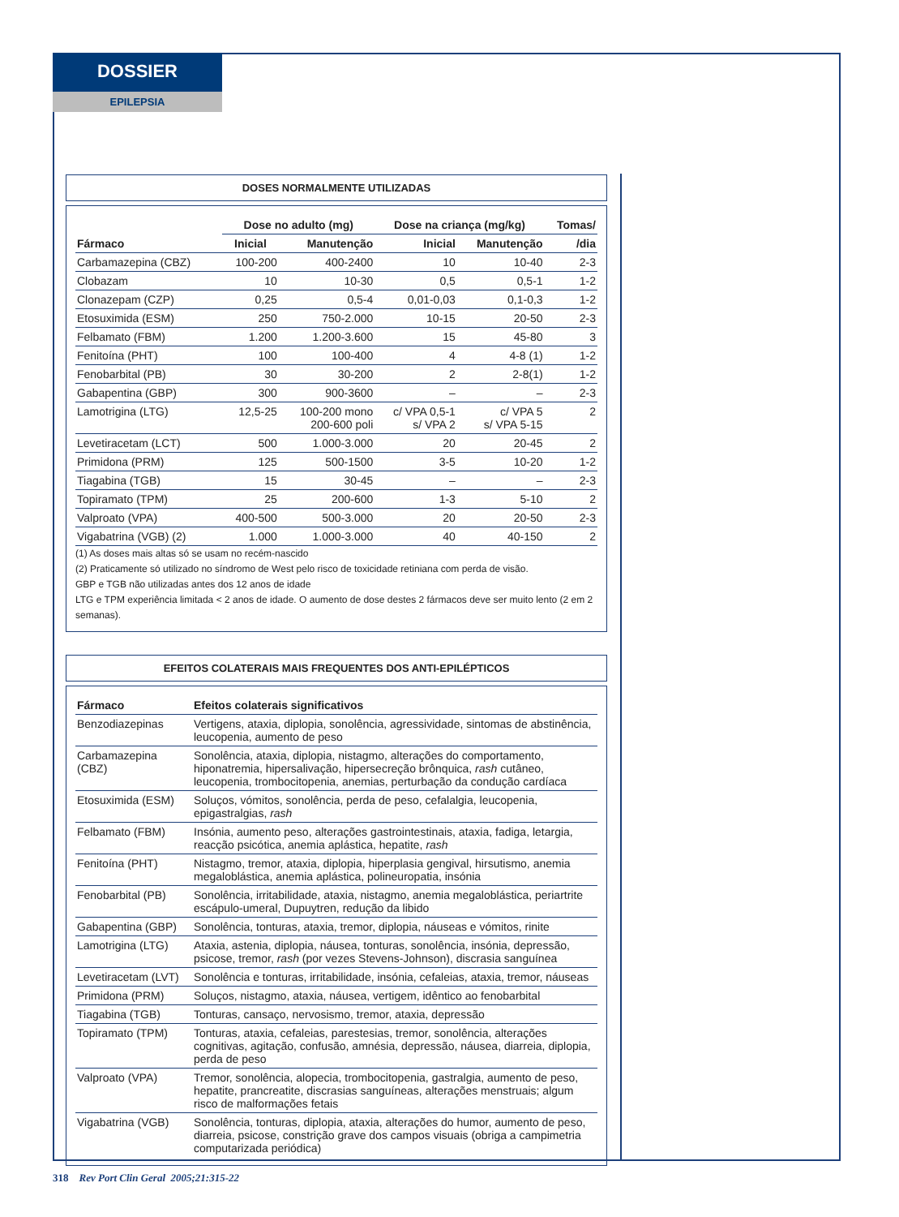DOSSIER
EPILEPSIA
DOSES NORMALMENTE UTILIZADAS
| | Dose no adulto (mg) | | Dose na criança (mg/kg) | | Tomas/ |
| --- | --- | --- | --- | --- | --- |
| Fármaco | Inicial | Manutenção | Inicial | Manutenção | /dia |
| Carbamazepina (CBZ) | 100-200 | 400-2400 | 10 | 10-40 | 2-3 |
| Clobazam | 10 | 10-30 | 0,5 | 0,5-1 | 1-2 |
| Clonazepam (CZP) | 0,25 | 0,5-4 | 0,01-0,03 | 0,1-0,3 | 1-2 |
| Etosuximida (ESM) | 250 | 750-2.000 | 10-15 | 20-50 | 2-3 |
| Felbamato (FBM) | 1.200 | 1.200-3.600 | 15 | 45-80 | 3 |
| Fenitoína (PHT) | 100 | 100-400 | 4 | 4-8 (1) | 1-2 |
| Fenobarbital (PB) | 30 | 30-200 | 2 | 2-8(1) | 1-2 |
| Gabapentina (GBP) | 300 | 900-3600 | – | – | 2-3 |
| Lamotrigina (LTG) | 12,5-25 | 100-200 mono 200-600 poli | c/ VPA 0,5-1 s/ VPA 2 | c/ VPA 5 s/ VPA 5-15 | 2 |
| Levetiracetam (LCT) | 500 | 1.000-3.000 | 20 | 20-45 | 2 |
| Primidona (PRM) | 125 | 500-1500 | 3-5 | 10-20 | 1-2 |
| Tiagabina (TGB) | 15 | 30-45 | – | – | 2-3 |
| Topiramato (TPM) | 25 | 200-600 | 1-3 | 5-10 | 2 |
| Valproato (VPA) | 400-500 | 500-3.000 | 20 | 20-50 | 2-3 |
| Vigabatrina (VGB) (2) | 1.000 | 1.000-3.000 | 40 | 40-150 | 2 |
(1) As doses mais altas só se usam no recém-nascido
(2) Praticamente só utilizado no síndromo de West pelo risco de toxicidade retiniana com perda de visão.
GBP e TGB não utilizadas antes dos 12 anos de idade
LTG e TPM experiência limitada < 2 anos de idade. O aumento de dose destes 2 fármacos deve ser muito lento (2 em 2 semanas).
EFEITOS COLATERAIS MAIS FREQUENTES DOS ANTI-EPILÉPTICOS
| Fármaco | Efeitos colaterais significativos |
| --- | --- |
| Benzodiazepinas | Vertigens, ataxia, diplopia, sonolência, agressividade, sintomas de abstinência, leucopenia, aumento de peso |
| Carbamazepina (CBZ) | Sonolência, ataxia, diplopia, nistagmo, alterações do comportamento, hiponatremia, hipersalivação, hipersecreção brônquica, rash cutâneo, leucopenia, trombocitopenia, anemias, perturbação da condução cardíaca |
| Etosuximida (ESM) | Soluços, vómitos, sonolência, perda de peso, cefalalgia, leucopenia, epigastralgias, rash |
| Felbamato (FBM) | Insónia, aumento peso, alterações gastrointestinais, ataxia, fadiga, letargia, reacção psicótica, anemia aplástica, hepatite, rash |
| Fenitoína (PHT) | Nistagmo, tremor, ataxia, diplopia, hiperplasia gengival, hirsutismo, anemia megaloblástica, anemia aplástica, polineuropatia, insónia |
| Fenobarbital (PB) | Sonolência, irritabilidade, ataxia, nistagmo, anemia megaloblástica, periartrite escápulo-umeral, Dupuytren, redução da libido |
| Gabapentina (GBP) | Sonolência, tonturas, ataxia, tremor, diplopia, náuseas e vómitos, rinite |
| Lamotrigina (LTG) | Ataxia, astenia, diplopia, náusea, tonturas, sonolência, insónia, depressão, psicose, tremor, rash (por vezes Stevens-Johnson), discrasia sanguínea |
| Levetiracetam (LVT) | Sonolência e tonturas, irritabilidade, insónia, cefaleias, ataxia, tremor, náuseas |
| Primidona (PRM) | Soluços, nistagmo, ataxia, náusea, vertigem, idêntico ao fenobarbital |
| Tiagabina (TGB) | Tonturas, cansaço, nervosismo, tremor, ataxia, depressão |
| Topiramato (TPM) | Tonturas, ataxia, cefaleias, parestesias, tremor, sonolência, alterações cognitivas, agitação, confusão, amnésia, depressão, náusea, diarreia, diplopia, perda de peso |
| Valproato (VPA) | Tremor, sonolência, alopecia, trombocitopenia, gastralgia, aumento de peso, hepatite, prancreatite, discrasias sanguíneas, alterações menstruais; algum risco de malformações fetais |
| Vigabatrina (VGB) | Sonolência, tonturas, diplopia, ataxia, alterações do humor, aumento de peso, diarreia, psicose, constrição grave dos campos visuais (obriga a campimetria computarizada periódica) |
318 Rev Port Clin Geral 2005;21:315-22